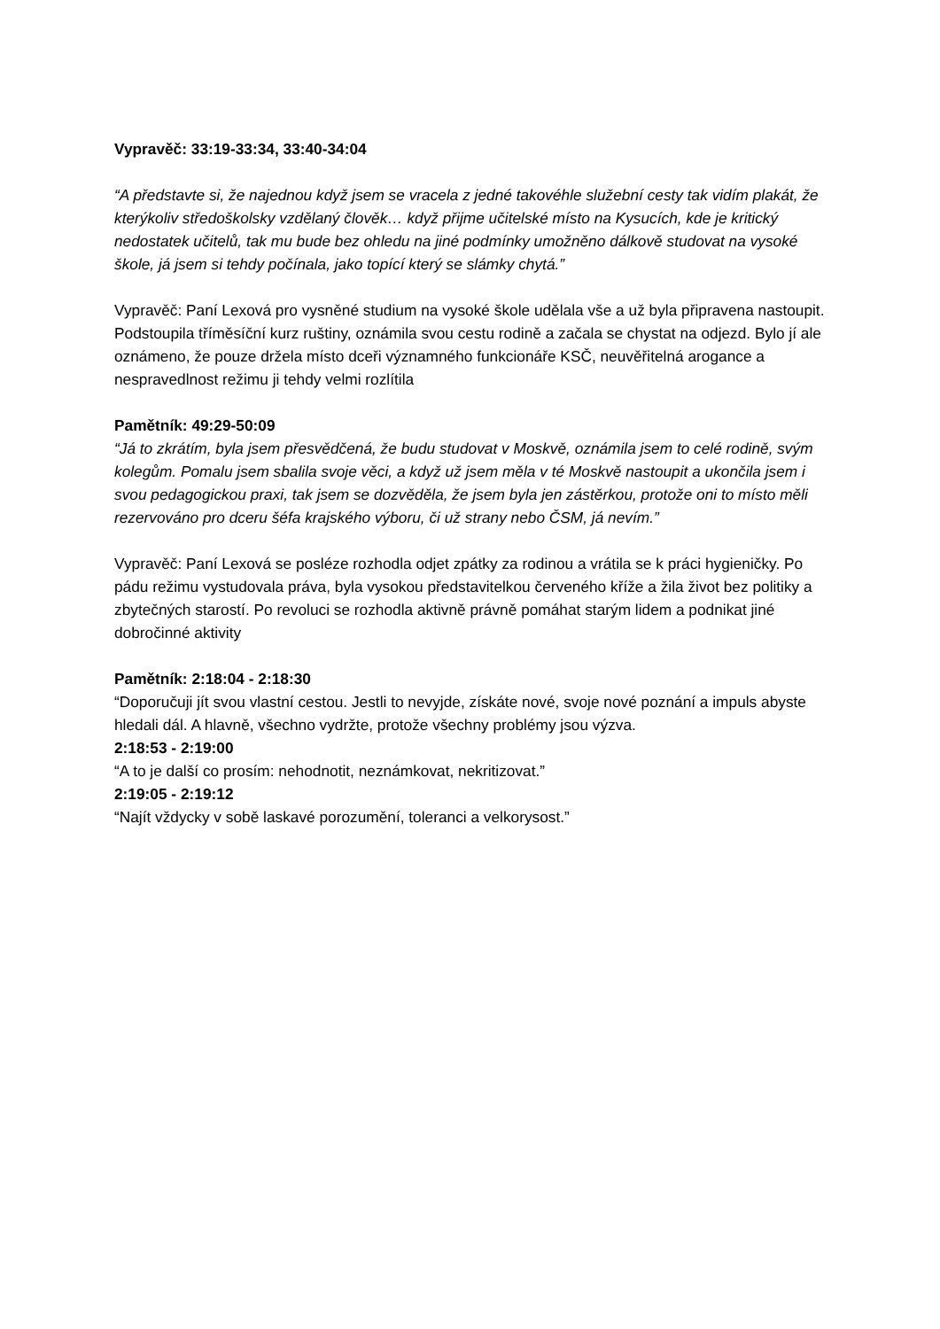Vypravěč: 33:19-33:34, 33:40-34:04
“A představte si, že najednou když jsem se vracela z jedné takovéhle služební cesty tak vidím plakát, že kterýkoliv středoškolsky vzdělaný člověk… když přijme učitelské místo na Kysucích, kde je kritický nedostatek učitelů, tak mu bude bez ohledu na jiné podmínky umožněno dálkově studovat na vysoké škole, já jsem si tehdy počínala, jako topící který se slámky chytá.”
Vypravěč: Paní Lexová pro vysněné studium na vysoké škole udělala vše a už byla připravena nastoupit. Podstoupila tříměsíční kurz ruštiny, oznámila svou cestu rodině a začala se chystat na odjezd. Bylo jí ale oznámeno, že pouze držela místo dceři významného funkcionáře KSČ, neuvěřitelná arogance a nespravedlnost režimu ji tehdy velmi rozlítila
Pamětník: 49:29-50:09
“Já to zkrátím, byla jsem přesvědčená, že budu studovat v Moskvě, oznámila jsem to celé rodině, svým kolegům. Pomalu jsem sbalila svoje věci, a když už jsem měla v té Moskvě nastoupit a ukončila jsem i svou pedagogickou praxi, tak jsem se dozvěděla, že jsem byla jen zástěrkou, protože oni to místo měli rezervováno pro dceru šéfa krajského výboru, či už strany nebo ČSM, já nevím.”
Vypravěč: Paní Lexová se posléze rozhodla odjet zpátky za rodinou a vrátila se k práci hygieničky. Po pádu režimu vystudovala práva, byla vysokou představitelkou červeného kříže a žila život bez politiky a zbytečných starostí. Po revoluci se rozhodla aktivně právně pomáhat starým lidem a podnikat jiné dobročinné aktivity
Pamětník: 2:18:04 - 2:18:30
“Doporučuji jít svou vlastní cestou. Jestli to nevyjde, získáte nové, svoje nové poznání a impuls abyste hledali dál. A hlavně, všechno vydržte, protože všechny problémy jsou výzva.
2:18:53 - 2:19:00
“A to je další co prosím: nehodnotit, neznámkovat, nekritizovat.”
2:19:05 - 2:19:12
“Najít vždycky v sobě laskavé porozumění, toleranci a velkorysost.”